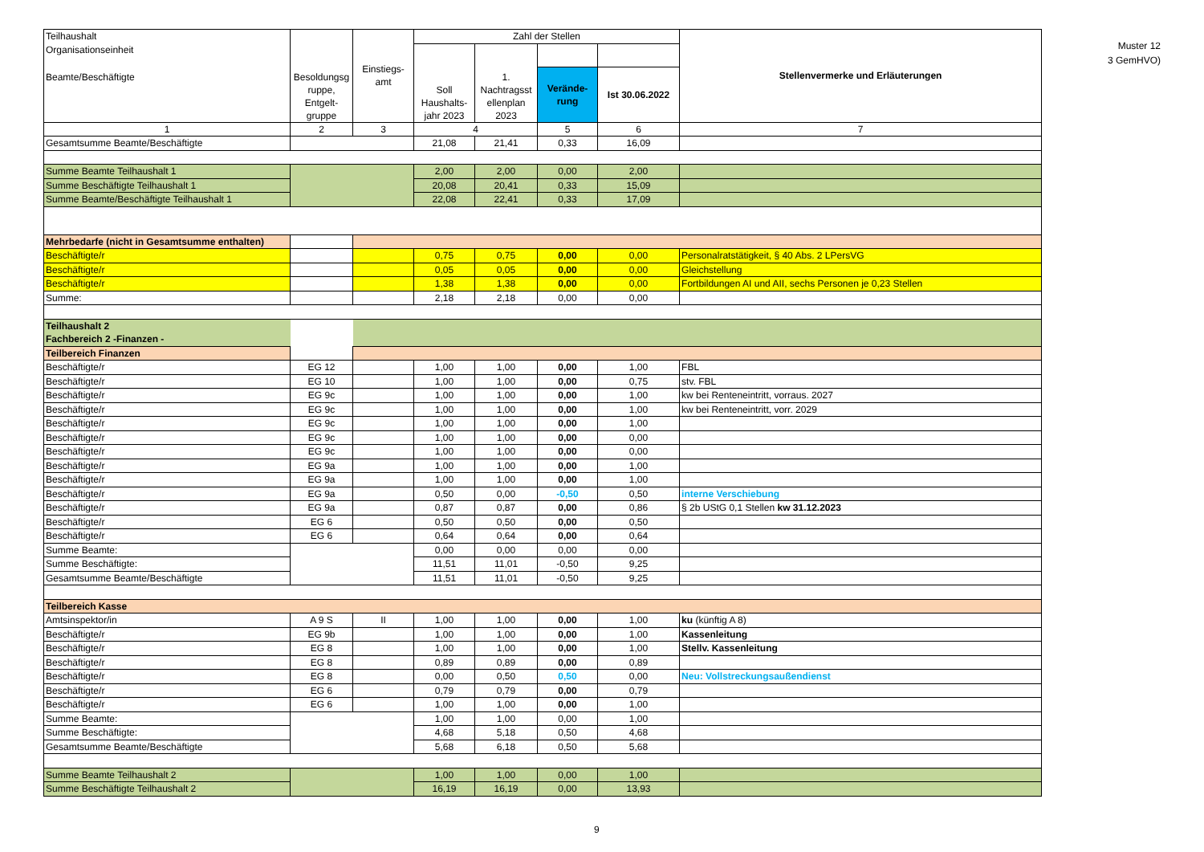Muster 12
3 GemHVO)
| Teilhaushalt Organisationseinheit Beamte/Beschäftigte | Besoldungsg ruppe, Entgelt- gruppe | Einstiegs- amt | Zahl der Stellen | | | | Stellenvermerke und Erläuterungen |
| --- | --- | --- | --- | --- | --- | --- | --- |
| | | | Soll Haushalts- jahr 2023 | 1. Nachtragsst ellenplan 2023 | | | |
| | | | | | Verände- rung | Ist 30.06.2022 | |
| 1 | 2 | 3 | 4 | | 5 | 6 | 7 |
| Gesamtsumme Beamte/Beschäftigte | | | 21,08 | 21,41 | 0,33 | 16,09 | |
| Summe Beamte Teilhaushalt 1 | | | 2,00 | 2,00 | 0,00 | 2,00 | |
| Summe Beschäftigte Teilhaushalt 1 | | | 20,08 | 20,41 | 0,33 | 15,09 | |
| Summe Beamte/Beschäftigte Teilhaushalt 1 | | | 22,08 | 22,41 | 0,33 | 17,09 | |
| Mehrbedarfe (nicht in Gesamtsumme enthalten) | | | | | | | |
| Beschäftigte/r | | | 0,75 | 0,75 | 0,00 | 0,00 | Personalratstätigkeit, § 40 Abs. 2 LPersVG |
| Beschäftigte/r | | | 0,05 | 0,05 | 0,00 | 0,00 | Gleichstellung |
| Beschäftigte/r | | | 1,38 | 1,38 | 0,00 | 0,00 | Fortbildungen AI und AII, sechs Personen je 0,23 Stellen |
| Summe: | | | 2,18 | 2,18 | 0,00 | 0,00 | |
| Teilhaushalt 2 | | | | | | | |
| Fachbereich 2 -Finanzen - | | | | | | | |
| Teilbereich Finanzen | | | | | | | |
| Beschäftigte/r | EG 12 | | 1,00 | 1,00 | 0,00 | 1,00 | FBL |
| Beschäftigte/r | EG 10 | | 1,00 | 1,00 | 0,00 | 0,75 | stv. FBL |
| Beschäftigte/r | EG 9c | | 1,00 | 1,00 | 0,00 | 1,00 | kw bei Renteneintritt, vorraus. 2027 |
| Beschäftigte/r | EG 9c | | 1,00 | 1,00 | 0,00 | 1,00 | kw bei Renteneintritt, vorr. 2029 |
| Beschäftigte/r | EG 9c | | 1,00 | 1,00 | 0,00 | 1,00 | |
| Beschäftigte/r | EG 9c | | 1,00 | 1,00 | 0,00 | 0,00 | |
| Beschäftigte/r | EG 9c | | 1,00 | 1,00 | 0,00 | 0,00 | |
| Beschäftigte/r | EG 9a | | 1,00 | 1,00 | 0,00 | 1,00 | |
| Beschäftigte/r | EG 9a | | 1,00 | 1,00 | 0,00 | 1,00 | |
| Beschäftigte/r | EG 9a | | 0,50 | 0,00 | -0,50 | 0,50 | interne Verschiebung |
| Beschäftigte/r | EG 9a | | 0,87 | 0,87 | 0,00 | 0,86 | § 2b UStG 0,1 Stellen kw 31.12.2023 |
| Beschäftigte/r | EG 6 | | 0,50 | 0,50 | 0,00 | 0,50 | |
| Beschäftigte/r | EG 6 | | 0,64 | 0,64 | 0,00 | 0,64 | |
| Summe Beamte: | | | 0,00 | 0,00 | 0,00 | 0,00 | |
| Summe Beschäftigte: | | | 11,51 | 11,01 | -0,50 | 9,25 | |
| Gesamtsumme Beamte/Beschäftigte | | | 11,51 | 11,01 | -0,50 | 9,25 | |
| Teilbereich Kasse | | | | | | | |
| Amtsinspektor/in | A 9 S | II | 1,00 | 1,00 | 0,00 | 1,00 | ku (künftig A 8) |
| Beschäftigte/r | EG 9b | | 1,00 | 1,00 | 0,00 | 1,00 | Kassenleitung |
| Beschäftigte/r | EG 8 | | 1,00 | 1,00 | 0,00 | 1,00 | Stellv. Kassenleitung |
| Beschäftigte/r | EG 8 | | 0,89 | 0,89 | 0,00 | 0,89 | |
| Beschäftigte/r | EG 8 | | 0,00 | 0,50 | 0,50 | 0,00 | Neu: Vollstreckungsaußendienst |
| Beschäftigte/r | EG 6 | | 0,79 | 0,79 | 0,00 | 0,79 | |
| Beschäftigte/r | EG 6 | | 1,00 | 1,00 | 0,00 | 1,00 | |
| Summe Beamte: | | | 1,00 | 1,00 | 0,00 | 1,00 | |
| Summe Beschäftigte: | | | 4,68 | 5,18 | 0,50 | 4,68 | |
| Gesamtsumme Beamte/Beschäftigte | | | 5,68 | 6,18 | 0,50 | 5,68 | |
| Summe Beamte Teilhaushalt 2 | | | 1,00 | 1,00 | 0,00 | 1,00 | |
| Summe Beschäftigte Teilhaushalt 2 | | | 16,19 | 16,19 | 0,00 | 13,93 | |
9